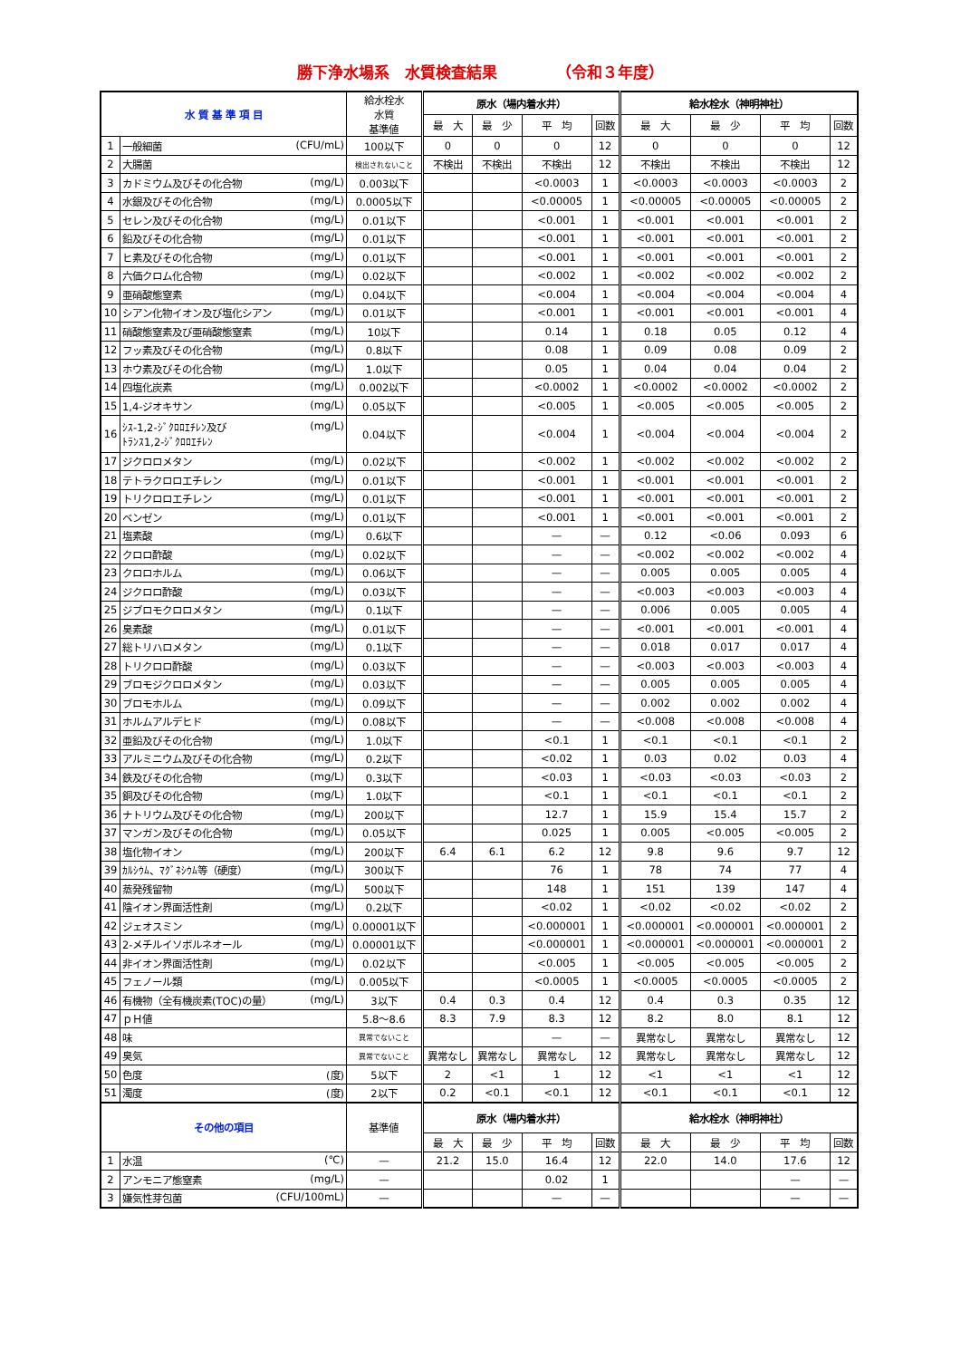勝下浄水場系　水質検査結果 （令和３年度）
| 水 質 基 準 項 目 | | 給水栓水 水質 基準値 | 原水（場内着水井） | | | | 給水栓水（神明神社） | | | |
| --- | --- | --- | --- | --- | --- | --- | --- | --- | --- | --- |
| | | | 最 大 | 最 少 | 平 均 | 回数 | 最 大 | 最 少 | 平 均 | 回数 |
| 1 | 一般細菌 (CFU/mL) | 100以下 | 0 | 0 | 0 | 12 | 0 | 0 | 0 | 12 |
| 2 | 大腸菌 | 検出されないこと | 不検出 | 不検出 | 不検出 | 12 | 不検出 | 不検出 | 不検出 | 12 |
| 3 | カドミウム及びその化合物 (mg/L) | 0.003以下 | | | <0.0003 | 1 | <0.0003 | <0.0003 | <0.0003 | 2 |
| 4 | 水銀及びその化合物 (mg/L) | 0.0005以下 | | | <0.00005 | 1 | <0.00005 | <0.00005 | <0.00005 | 2 |
| 5 | セレン及びその化合物 (mg/L) | 0.01以下 | | | <0.001 | 1 | <0.001 | <0.001 | <0.001 | 2 |
| 6 | 鉛及びその化合物 (mg/L) | 0.01以下 | | | <0.001 | 1 | <0.001 | <0.001 | <0.001 | 2 |
| 7 | ヒ素及びその化合物 (mg/L) | 0.01以下 | | | <0.001 | 1 | <0.001 | <0.001 | <0.001 | 2 |
| 8 | 六価クロム化合物 (mg/L) | 0.02以下 | | | <0.002 | 1 | <0.002 | <0.002 | <0.002 | 2 |
| 9 | 亜硝酸態窒素 (mg/L) | 0.04以下 | | | <0.004 | 1 | <0.004 | <0.004 | <0.004 | 4 |
| 10 | シアン化物イオン及び塩化シアン (mg/L) | 0.01以下 | | | <0.001 | 1 | <0.001 | <0.001 | <0.001 | 4 |
| 11 | 硝酸態窒素及び亜硝酸態窒素 (mg/L) | 10以下 | | | 0.14 | 1 | 0.18 | 0.05 | 0.12 | 4 |
| 12 | フッ素及びその化合物 (mg/L) | 0.8以下 | | | 0.08 | 1 | 0.09 | 0.08 | 0.09 | 2 |
| 13 | ホウ素及びその化合物 (mg/L) | 1.0以下 | | | 0.05 | 1 | 0.04 | 0.04 | 0.04 | 2 |
| 14 | 四塩化炭素 (mg/L) | 0.002以下 | | | <0.0002 | 1 | <0.0002 | <0.0002 | <0.0002 | 2 |
| 15 | 1,4-ジオキサン (mg/L) | 0.05以下 | | | <0.005 | 1 | <0.005 | <0.005 | <0.005 | 2 |
| 16 | ｼｽ-1,2-ｼﾞｸﾛﾛｴﾁﾚﾝ及び ﾄﾗﾝｽ1,2-ｼﾞｸﾛﾛｴﾁﾚﾝ (mg/L) | 0.04以下 | | | <0.004 | 1 | <0.004 | <0.004 | <0.004 | 2 |
| 17 | ジクロロメタン (mg/L) | 0.02以下 | | | <0.002 | 1 | <0.002 | <0.002 | <0.002 | 2 |
| 18 | テトラクロロエチレン (mg/L) | 0.01以下 | | | <0.001 | 1 | <0.001 | <0.001 | <0.001 | 2 |
| 19 | トリクロロエチレン (mg/L) | 0.01以下 | | | <0.001 | 1 | <0.001 | <0.001 | <0.001 | 2 |
| 20 | ベンゼン (mg/L) | 0.01以下 | | | <0.001 | 1 | <0.001 | <0.001 | <0.001 | 2 |
| 21 | 塩素酸 (mg/L) | 0.6以下 | | | — | — | 0.12 | <0.06 | 0.093 | 6 |
| 22 | クロロ酢酸 (mg/L) | 0.02以下 | | | — | — | <0.002 | <0.002 | <0.002 | 4 |
| 23 | クロロホルム (mg/L) | 0.06以下 | | | — | — | 0.005 | 0.005 | 0.005 | 4 |
| 24 | ジクロロ酢酸 (mg/L) | 0.03以下 | | | — | — | <0.003 | <0.003 | <0.003 | 4 |
| 25 | ジブロモクロロメタン (mg/L) | 0.1以下 | | | — | — | 0.006 | 0.005 | 0.005 | 4 |
| 26 | 臭素酸 (mg/L) | 0.01以下 | | | — | — | <0.001 | <0.001 | <0.001 | 4 |
| 27 | 総トリハロメタン (mg/L) | 0.1以下 | | | — | — | 0.018 | 0.017 | 0.017 | 4 |
| 28 | トリクロロ酢酸 (mg/L) | 0.03以下 | | | — | — | <0.003 | <0.003 | <0.003 | 4 |
| 29 | ブロモジクロロメタン (mg/L) | 0.03以下 | | | — | — | 0.005 | 0.005 | 0.005 | 4 |
| 30 | ブロモホルム (mg/L) | 0.09以下 | | | — | — | 0.002 | 0.002 | 0.002 | 4 |
| 31 | ホルムアルデヒド (mg/L) | 0.08以下 | | | — | — | <0.008 | <0.008 | <0.008 | 4 |
| 32 | 亜鉛及びその化合物 (mg/L) | 1.0以下 | | | <0.1 | 1 | <0.1 | <0.1 | <0.1 | 2 |
| 33 | アルミニウム及びその化合物 (mg/L) | 0.2以下 | | | <0.02 | 1 | 0.03 | 0.02 | 0.03 | 4 |
| 34 | 鉄及びその化合物 (mg/L) | 0.3以下 | | | <0.03 | 1 | <0.03 | <0.03 | <0.03 | 2 |
| 35 | 銅及びその化合物 (mg/L) | 1.0以下 | | | <0.1 | 1 | <0.1 | <0.1 | <0.1 | 2 |
| 36 | ナトリウム及びその化合物 (mg/L) | 200以下 | | | 12.7 | 1 | 15.9 | 15.4 | 15.7 | 2 |
| 37 | マンガン及びその化合物 (mg/L) | 0.05以下 | | | 0.025 | 1 | 0.005 | <0.005 | <0.005 | 2 |
| 38 | 塩化物イオン (mg/L) | 200以下 | 6.4 | 6.1 | 6.2 | 12 | 9.8 | 9.6 | 9.7 | 12 |
| 39 | ｶﾙｼｳﾑ、ﾏｸﾞﾈｼｳﾑ等（硬度） (mg/L) | 300以下 | | | 76 | 1 | 78 | 74 | 77 | 4 |
| 40 | 蒸発残留物 (mg/L) | 500以下 | | | 148 | 1 | 151 | 139 | 147 | 4 |
| 41 | 陰イオン界面活性剤 (mg/L) | 0.2以下 | | | <0.02 | 1 | <0.02 | <0.02 | <0.02 | 2 |
| 42 | ジェオスミン (mg/L) | 0.00001以下 | | | <0.000001 | 1 | <0.000001 | <0.000001 | <0.000001 | 2 |
| 43 | 2-メチルイソボルネオール (mg/L) | 0.00001以下 | | | <0.000001 | 1 | <0.000001 | <0.000001 | <0.000001 | 2 |
| 44 | 非イオン界面活性剤 (mg/L) | 0.02以下 | | | <0.005 | 1 | <0.005 | <0.005 | <0.005 | 2 |
| 45 | フェノール類 (mg/L) | 0.005以下 | | | <0.0005 | 1 | <0.0005 | <0.0005 | <0.0005 | 2 |
| 46 | 有機物（全有機炭素(TOC)の量） (mg/L) | 3以下 | 0.4 | 0.3 | 0.4 | 12 | 0.4 | 0.3 | 0.35 | 12 |
| 47 | ｐＨ値 | 5.8～8.6 | 8.3 | 7.9 | 8.3 | 12 | 8.2 | 8.0 | 8.1 | 12 |
| 48 | 味 | 異常でないこと | | | — | — | 異常なし | 異常なし | 異常なし | 12 |
| 49 | 臭気 | 異常でないこと | 異常なし | 異常なし | 異常なし | 12 | 異常なし | 異常なし | 異常なし | 12 |
| 50 | 色度 (度) | 5以下 | 2 | <1 | 1 | 12 | <1 | <1 | <1 | 12 |
| 51 | 濁度 (度) | 2以下 | 0.2 | <0.1 | <0.1 | 12 | <0.1 | <0.1 | <0.1 | 12 |
| その他の項目 | | 基準値 | 原水（場内着水井） | | | | 給水栓水（神明神社） | | | |
| | | | 最 大 | 最 少 | 平 均 | 回数 | 最 大 | 最 少 | 平 均 | 回数 |
| 1 | 水温 (℃) | — | 21.2 | 15.0 | 16.4 | 12 | 22.0 | 14.0 | 17.6 | 12 |
| 2 | アンモニア態窒素 (mg/L) | — | | | 0.02 | 1 | | | — | — |
| 3 | 嫌気性芽包菌 (CFU/100mL) | — | | | — | — | | | — | — |